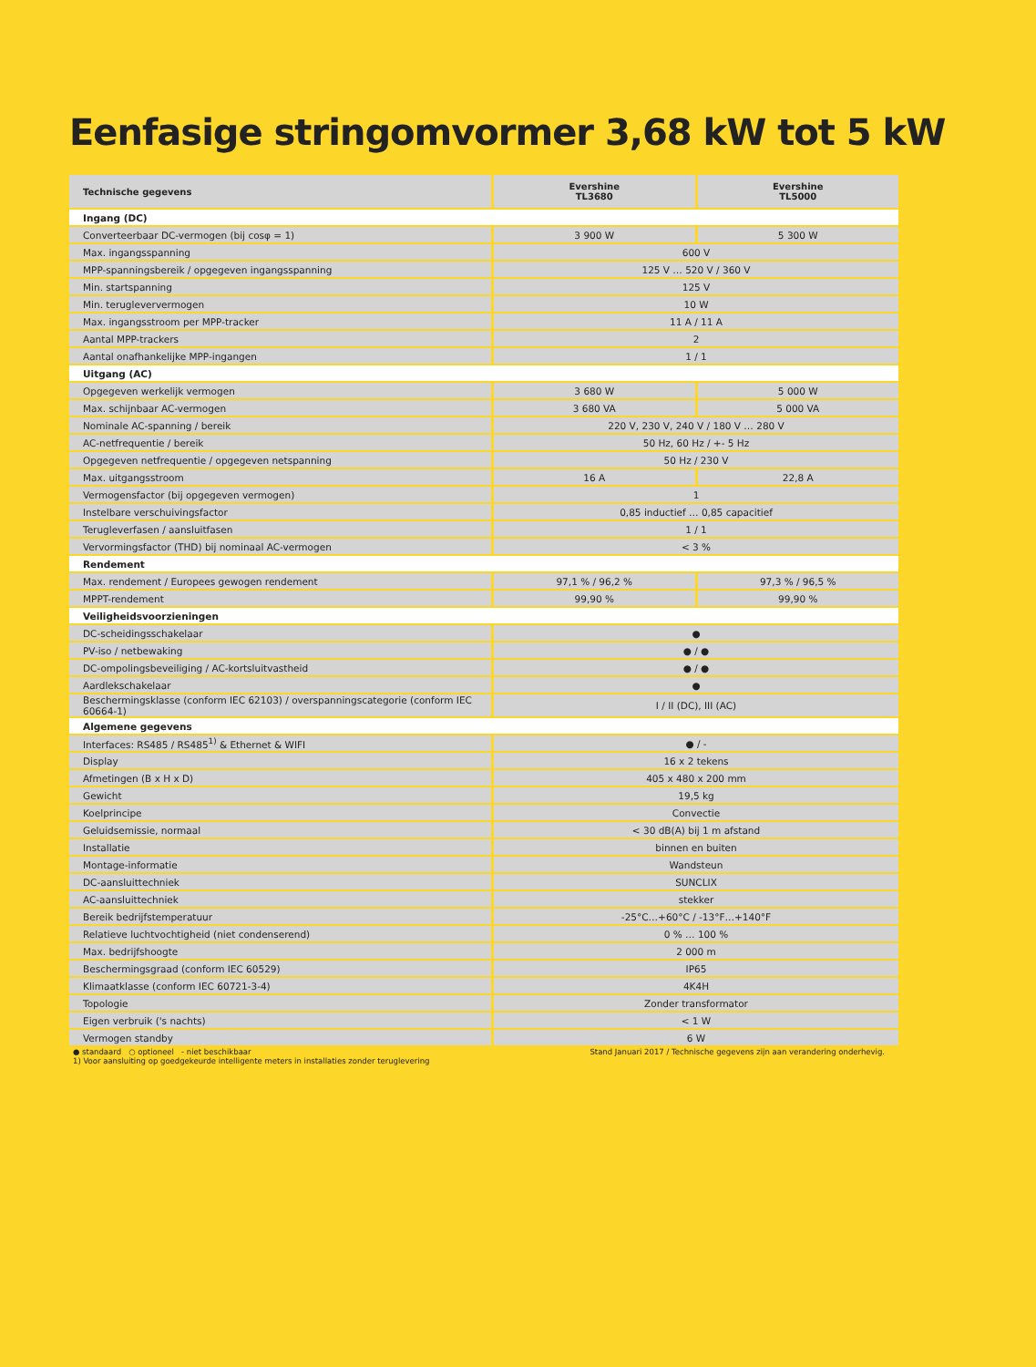Eenfasige stringomvormer 3,68 kW tot 5 kW
| Technische gegevens | Evershine TL3680 | Evershine TL5000 |
| --- | --- | --- |
| Ingang (DC) | | |
| Converteerbaar DC-vermogen (bij cosφ = 1) | 3 900 W | 5 300 W |
| Max. ingangsspanning | 600 V | |
| MPP-spanningsbereik / opgegeven ingangsspanning | 125 V … 520 V / 360 V | |
| Min. startspanning | 125 V | |
| Min. terugleververmogen | 10 W | |
| Max. ingangsstroom per MPP-tracker | 11 A / 11 A | |
| Aantal MPP-trackers | 2 | |
| Aantal onafhankelijke MPP-ingangen | 1 / 1 | |
| Uitgang (AC) | | |
| Opgegeven werkelijk vermogen | 3 680 W | 5 000 W |
| Max. schijnbaar AC-vermogen | 3 680 VA | 5 000 VA |
| Nominale AC-spanning / bereik | 220 V, 230 V, 240 V / 180 V … 280 V | |
| AC-netfrequentie / bereik | 50 Hz, 60 Hz / +- 5 Hz | |
| Opgegeven netfrequentie / opgegeven netspanning | 50 Hz / 230 V | |
| Max. uitgangsstroom | 16 A | 22,8 A |
| Vermogensfactor (bij opgegeven vermogen) | 1 | |
| Instelbare verschuivingsfactor | 0,85 inductief … 0,85 capacitief | |
| Terugleverfasen / aansluitfasen | 1 / 1 | |
| Vervormingsfactor (THD) bij nominaal AC-vermogen | < 3 % | |
| Rendement | | |
| Max. rendement / Europees gewogen rendement | 97,1 % / 96,2 % | 97,3 % / 96,5 % |
| MPPT-rendement | 99,90 % | 99,90 % |
| Veiligheidsvoorzieningen | | |
| DC-scheidingsschakelaar | ● | |
| PV-iso / netbewaking | ● / ● | |
| DC-ompolingsbeveiliging / AC-kortsluitvastheid | ● / ● | |
| Aardlekschakelaar | ● | |
| Beschermingsklasse (conform IEC 62103) / overspanningscategorie (conform IEC 60664-1) | I / II (DC), III (AC) | |
| Algemene gegevens | | |
| Interfaces: RS485 / RS485<sup>1)</sup> & Ethernet & WIFI | ● / - | |
| Display | 16 x 2 tekens | |
| Afmetingen (B x H x D) | 405 x 480 x 200 mm | |
| Gewicht | 19,5 kg | |
| Koelprincipe | Convectie | |
| Geluidsemissie, normaal | < 30 dB(A) bij 1 m afstand | |
| Installatie | binnen en buiten | |
| Montage-informatie | Wandsteun | |
| DC-aansluittechniek | SUNCLIX | |
| AC-aansluittechniek | stekker | |
| Bereik bedrijfstemperatuur | -25°C…+60°C / -13°F…+140°F | |
| Relatieve luchtvochtigheid (niet condenserend) | 0 % … 100 % | |
| Max. bedrijfshoogte | 2 000 m | |
| Beschermingsgraad (conform IEC 60529) | IP65 | |
| Klimaatklasse (conform IEC 60721-3-4) | 4K4H | |
| Topologie | Zonder transformator | |
| Eigen verbruik ('s nachts) | < 1 W | |
| Vermogen standby | 6 W | |
● standaard ○ optioneel - niet beschikbaar
1) Voor aansluiting op goedgekeurde intelligente meters in installaties zonder teruglevering
Stand Januari 2017 / Technische gegevens zijn aan verandering onderhevig.